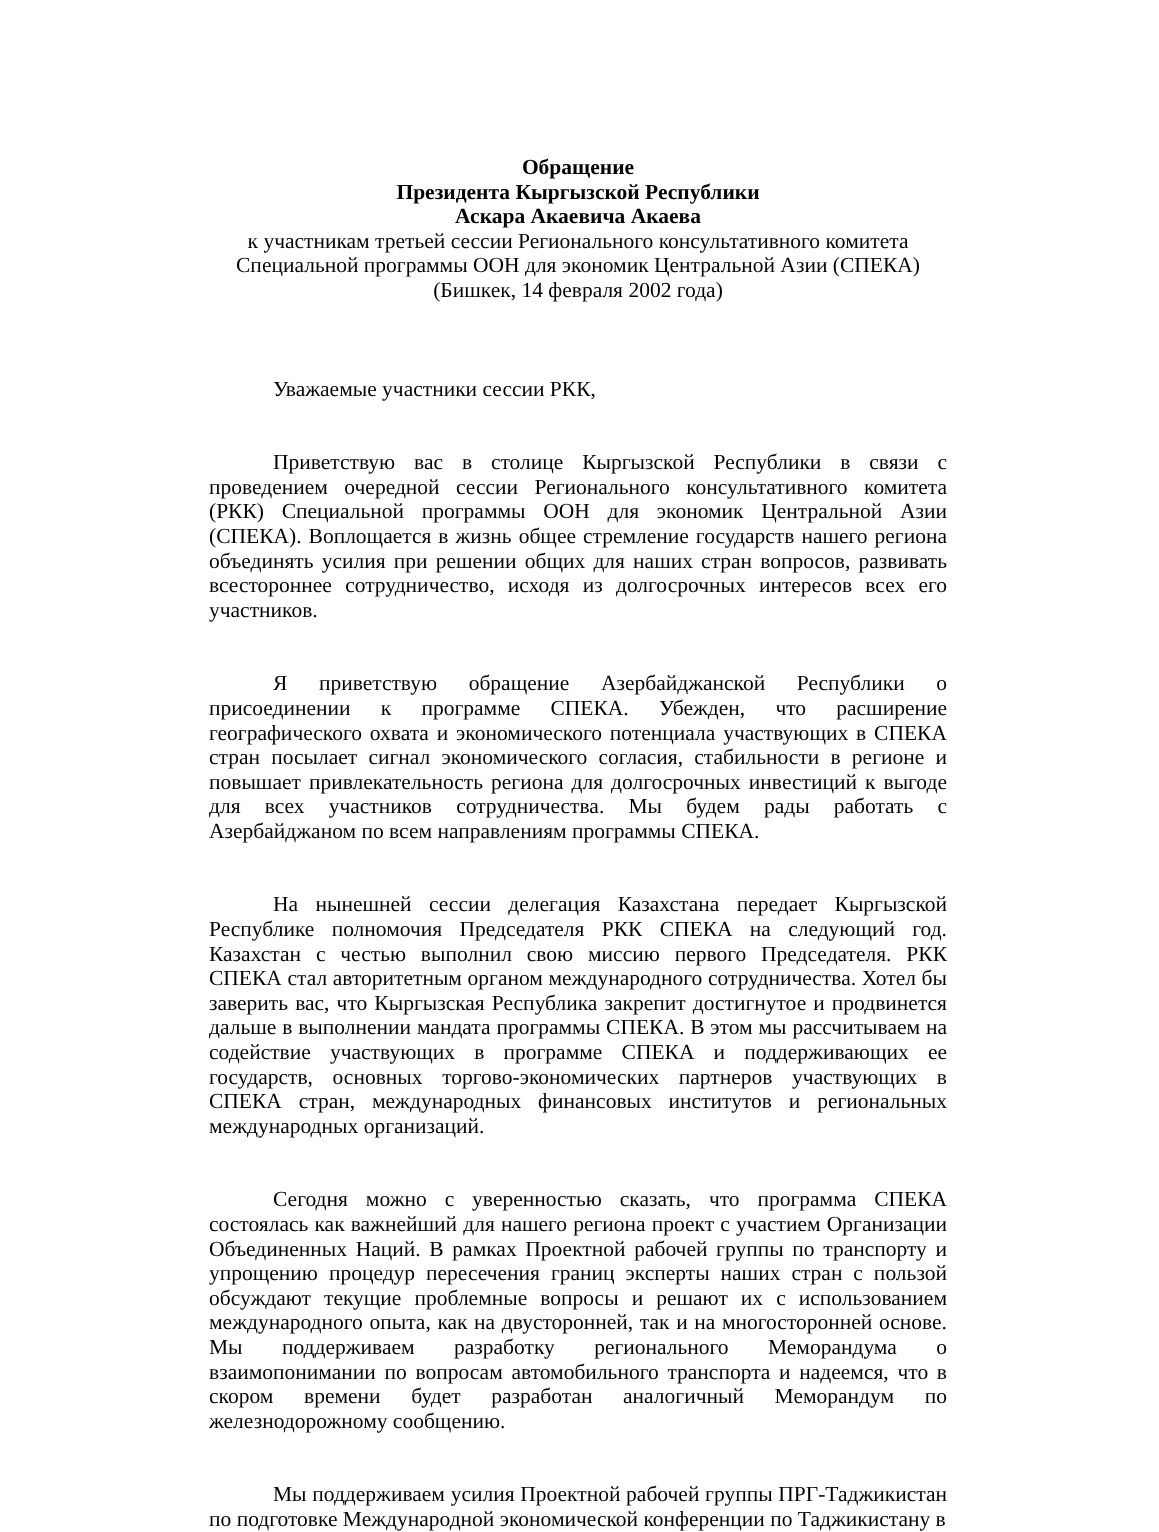Обращение
Президента Кыргызской Республики
Аскара Акаевича Акаева
к участникам третьей сессии Регионального консультативного комитета
Специальной программы ООН для экономик Центральной Азии (СПЕКА)
(Бишкек, 14 февраля 2002 года)
Уважаемые участники сессии РКК,
Приветствую вас в столице Кыргызской Республики в связи с проведением очередной сессии Регионального консультативного комитета (РКК) Специальной программы ООН для экономик Центральной Азии (СПЕКА). Воплощается в жизнь общее стремление государств нашего региона объединять усилия при решении общих для наших стран вопросов, развивать всестороннее сотрудничество, исходя из долгосрочных интересов всех его участников.
Я приветствую обращение Азербайджанской Республики о присоединении к программе СПЕКА. Убежден, что расширение географического охвата и экономического потенциала участвующих в СПЕКА стран посылает сигнал экономического согласия, стабильности в регионе и повышает привлекательность региона для долгосрочных инвестиций к выгоде для всех участников сотрудничества. Мы будем рады работать с Азербайджаном по всем направлениям программы СПЕКА.
На нынешней сессии делегация Казахстана передает Кыргызской Республике полномочия Председателя РКК СПЕКА на следующий год. Казахстан с честью выполнил свою миссию первого Председателя. РКК СПЕКА стал авторитетным органом международного сотрудничества. Хотел бы заверить вас, что Кыргызская Республика закрепит достигнутое и продвинется дальше в выполнении мандата программы СПЕКА. В этом мы рассчитываем на содействие участвующих в программе СПЕКА и поддерживающих ее государств, основных торгово-экономических партнеров участвующих в СПЕКА стран, международных финансовых институтов и региональных международных организаций.
Сегодня можно с уверенностью сказать, что программа СПЕКА состоялась как важнейший для нашего региона проект с участием Организации Объединенных Наций. В рамках Проектной рабочей группы по транспорту и упрощению процедур пересечения границ эксперты наших стран с пользой обсуждают текущие проблемные вопросы и решают их с использованием международного опыта, как на двусторонней, так и на многосторонней основе. Мы поддерживаем разработку регионального Меморандума о взаимопонимании по вопросам автомобильного транспорта и надеемся, что в скором времени будет разработан аналогичный Меморандум по железнодорожному сообщению.
Мы поддерживаем усилия Проектной рабочей группы ПРГ-Таджикистан по подготовке Международной экономической конференции по Таджикистану в